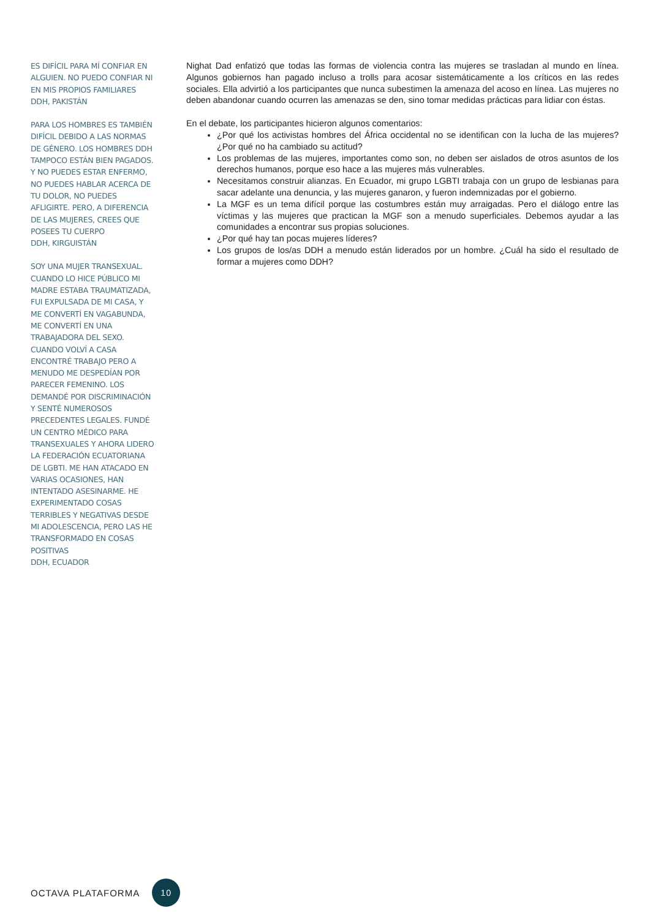ES DIFÍCIL PARA MÍ CONFIAR EN ALGUIEN. NO PUEDO CONFIAR NI EN MIS PROPIOS FAMILIARES
DDH, PAKISTÁN
PARA LOS HOMBRES ES TAMBIÉN DIFÍCIL DEBIDO A LAS NORMAS DE GÉNERO. LOS HOMBRES DDH TAMPOCO ESTÁN BIEN PAGADOS. Y NO PUEDES ESTAR ENFERMO, NO PUEDES HABLAR ACERCA DE TU DOLOR, NO PUEDES AFLIGIRTE. PERO, A DIFERENCIA DE LAS MUJERES, CREES QUE POSEES TU CUERPO
DDH, KIRGUISTÁN
SOY UNA MUJER TRANSEXUAL. CUANDO LO HICE PÚBLICO MI MADRE ESTABA TRAUMATIZADA, FUI EXPULSADA DE MI CASA, Y ME CONVERTÍ EN VAGABUNDA, ME CONVERTÍ EN UNA TRABAJADORA DEL SEXO. CUANDO VOLVÍ A CASA ENCONTRÉ TRABAJO PERO A MENUDO ME DESPEDÍAN POR PARECER FEMENINO. LOS DEMANDÉ POR DISCRIMINACIÓN Y SENTÉ NUMEROSOS PRECEDENTES LEGALES. FUNDÉ UN CENTRO MÉDICO PARA TRANSEXUALES Y AHORA LIDERO LA FEDERACIÓN ECUATORIANA DE LGBTI. ME HAN ATACADO EN VARIAS OCASIONES, HAN INTENTADO ASESINARME. HE EXPERIMENTADO COSAS TERRIBLES Y NEGATIVAS DESDE MI ADOLESCENCIA, PERO LAS HE TRANSFORMADO EN COSAS POSITIVAS
DDH, ECUADOR
Nighat Dad enfatizó que todas las formas de violencia contra las mujeres se trasladan al mundo en línea. Algunos gobiernos han pagado incluso a trolls para acosar sistemáticamente a los críticos en las redes sociales. Ella advirtió a los participantes que nunca subestimen la amenaza del acoso en línea. Las mujeres no deben abandonar cuando ocurren las amenazas se den, sino tomar medidas prácticas para lidiar con éstas.
En el debate, los participantes hicieron algunos comentarios:
¿Por qué los activistas hombres del África occidental no se identifican con la lucha de las mujeres? ¿Por qué no ha cambiado su actitud?
Los problemas de las mujeres, importantes como son, no deben ser aislados de otros asuntos de los derechos humanos, porque eso hace a las mujeres más vulnerables.
Necesitamos construir alianzas. En Ecuador, mi grupo LGBTI trabaja con un grupo de lesbianas para sacar adelante una denuncia, y las mujeres ganaron, y fueron indemnizadas por el gobierno.
La MGF es un tema difícil porque las costumbres están muy arraigadas. Pero el diálogo entre las víctimas y las mujeres que practican la MGF son a menudo superficiales. Debemos ayudar a las comunidades a encontrar sus propias soluciones.
¿Por qué hay tan pocas mujeres líderes?
Los grupos de los/as DDH a menudo están liderados por un hombre. ¿Cuál ha sido el resultado de formar a mujeres como DDH?
OCTAVA PLATAFORMA 10